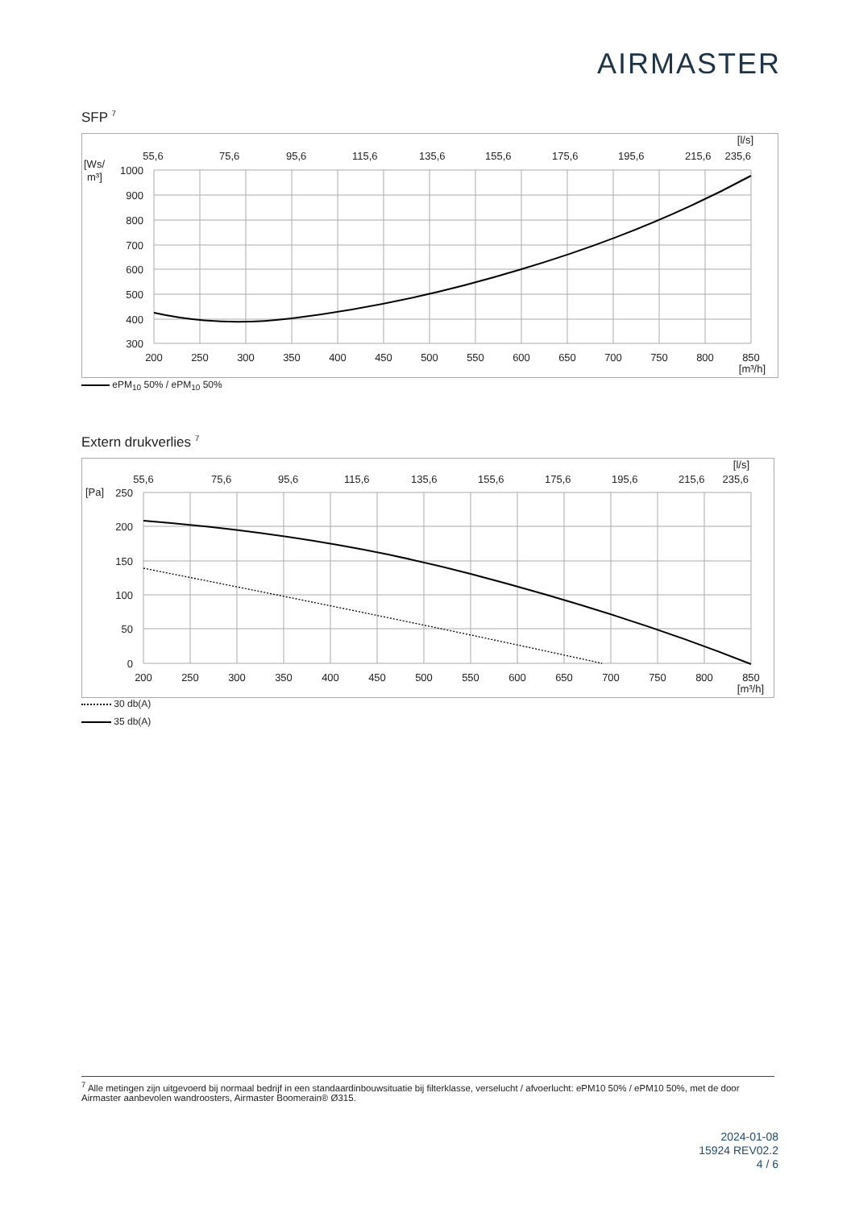AIRMASTER
SFP <sup>7</sup>
[l/s]
55,6
75,6
95,6
115,6
135,6
155,6
175,6
195,6
215,6
235,6
[Ws/
m³]
1000
900
800
700
600
500
400
300
200
250
300
350
400
450
500
550
600
650
700
750
800
850
[m³/h]
ePM<sub>10</sub> 50% / ePM<sub>10</sub> 50%
Extern drukverlies <sup>7</sup>
[l/s]
55,6
75,6
95,6
115,6
135,6
155,6
175,6
195,6
215,6
235,6
[Pa]
250
200
150
100
50
0
200
250
300
350
400
450
500
550
600
650
700
750
800
850
[m³/h]
30 db(A)
35 db(A)
<sup>7</sup> Alle metingen zijn uitgevoerd bij normaal bedrijf in een standaardinbouwsituatie bij filterklasse, verselucht / afvoerlucht: ePM10 50% / ePM10 50%, met de door Airmaster aanbevolen wandroosters, Airmaster Boomerain® Ø315.
2024-01-08
15924 REV02.2
4 / 6